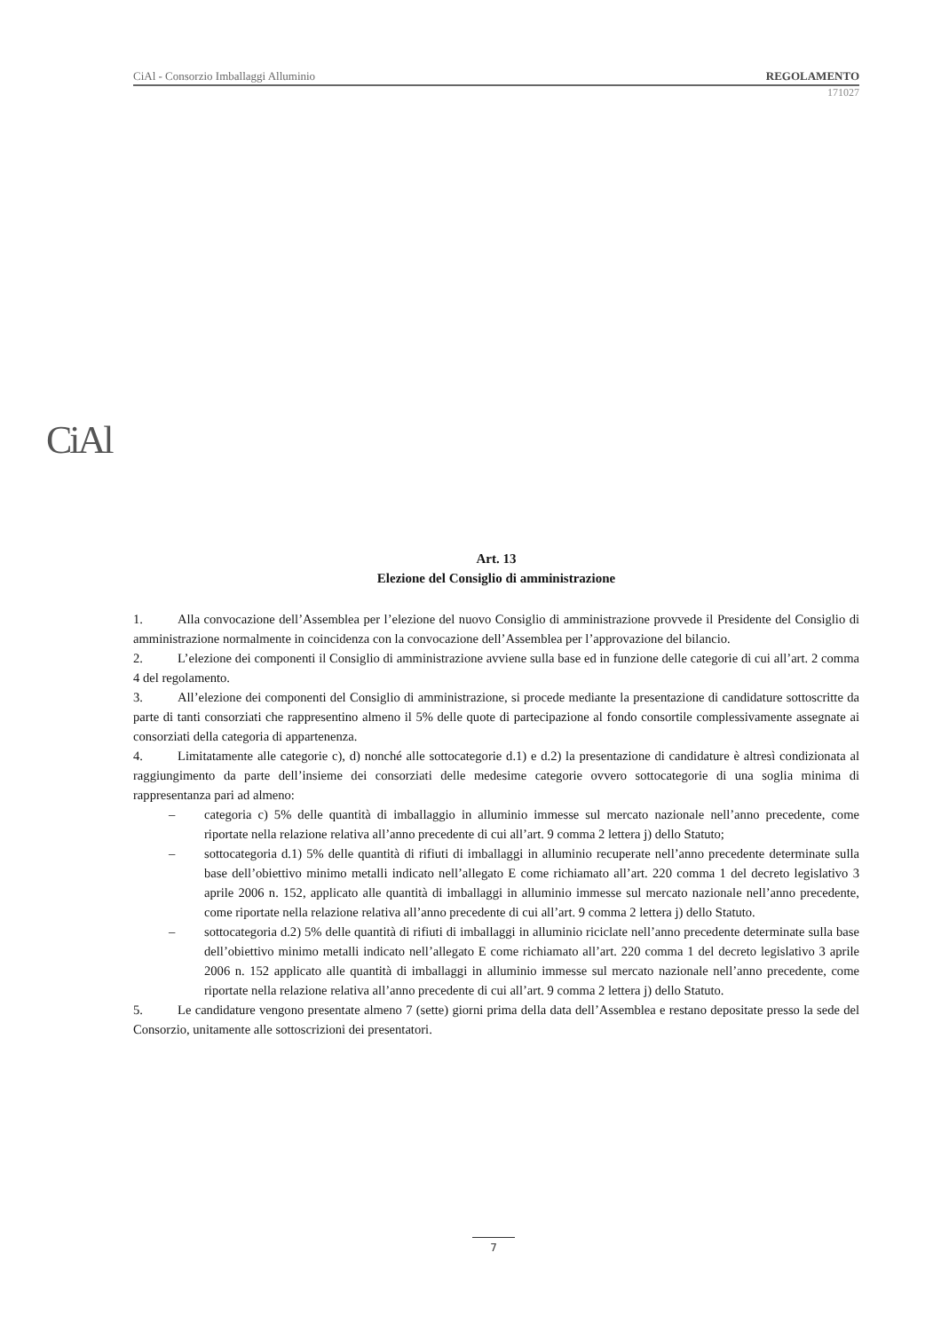CiAl - Consorzio Imballaggi Alluminio REGOLAMENTO
171027
CiAl
Art. 13
Elezione del Consiglio di amministrazione
1. Alla convocazione dell’Assemblea per l’elezione del nuovo Consiglio di amministrazione provvede il Presidente del Consiglio di amministrazione normalmente in coincidenza con la convocazione dell’Assemblea per l’approvazione del bilancio.
2. L’elezione dei componenti il Consiglio di amministrazione avviene sulla base ed in funzione delle categorie di cui all’art. 2 comma 4 del regolamento.
3. All’elezione dei componenti del Consiglio di amministrazione, si procede mediante la presentazione di candidature sottoscritte da parte di tanti consorziati che rappresentino almeno il 5% delle quote di partecipazione al fondo consortile complessivamente assegnate ai consorziati della categoria di appartenenza.
4. Limitatamente alle categorie c), d) nonché alle sottocategorie d.1) e d.2) la presentazione di candidature è altresì condizionata al raggiungimento da parte dell’insieme dei consorziati delle medesime categorie ovvero sottocategorie di una soglia minima di rappresentanza pari ad almeno:
– categoria c) 5% delle quantità di imballaggio in alluminio immesse sul mercato nazionale nell’anno precedente, come riportate nella relazione relativa all’anno precedente di cui all’art. 9 comma 2 lettera j) dello Statuto;
– sottocategoria d.1) 5% delle quantità di rifiuti di imballaggi in alluminio recuperate nell’anno precedente determinate sulla base dell’obiettivo minimo metalli indicato nell’allegato E come richiamato all’art. 220 comma 1 del decreto legislativo 3 aprile 2006 n. 152, applicato alle quantità di imballaggi in alluminio immesse sul mercato nazionale nell’anno precedente, come riportate nella relazione relativa all’anno precedente di cui all’art. 9 comma 2 lettera j) dello Statuto.
– sottocategoria d.2) 5% delle quantità di rifiuti di imballaggi in alluminio riciclate nell’anno precedente determinate sulla base dell’obiettivo minimo metalli indicato nell’allegato E come richiamato all’art. 220 comma 1 del decreto legislativo 3 aprile 2006 n. 152 applicato alle quantità di imballaggi in alluminio immesse sul mercato nazionale nell’anno precedente, come riportate nella relazione relativa all’anno precedente di cui all’art. 9 comma 2 lettera j) dello Statuto.
5. Le candidature vengono presentate almeno 7 (sette) giorni prima della data dell’Assemblea e restano depositate presso la sede del Consorzio, unitamente alle sottoscrizioni dei presentatori.
7